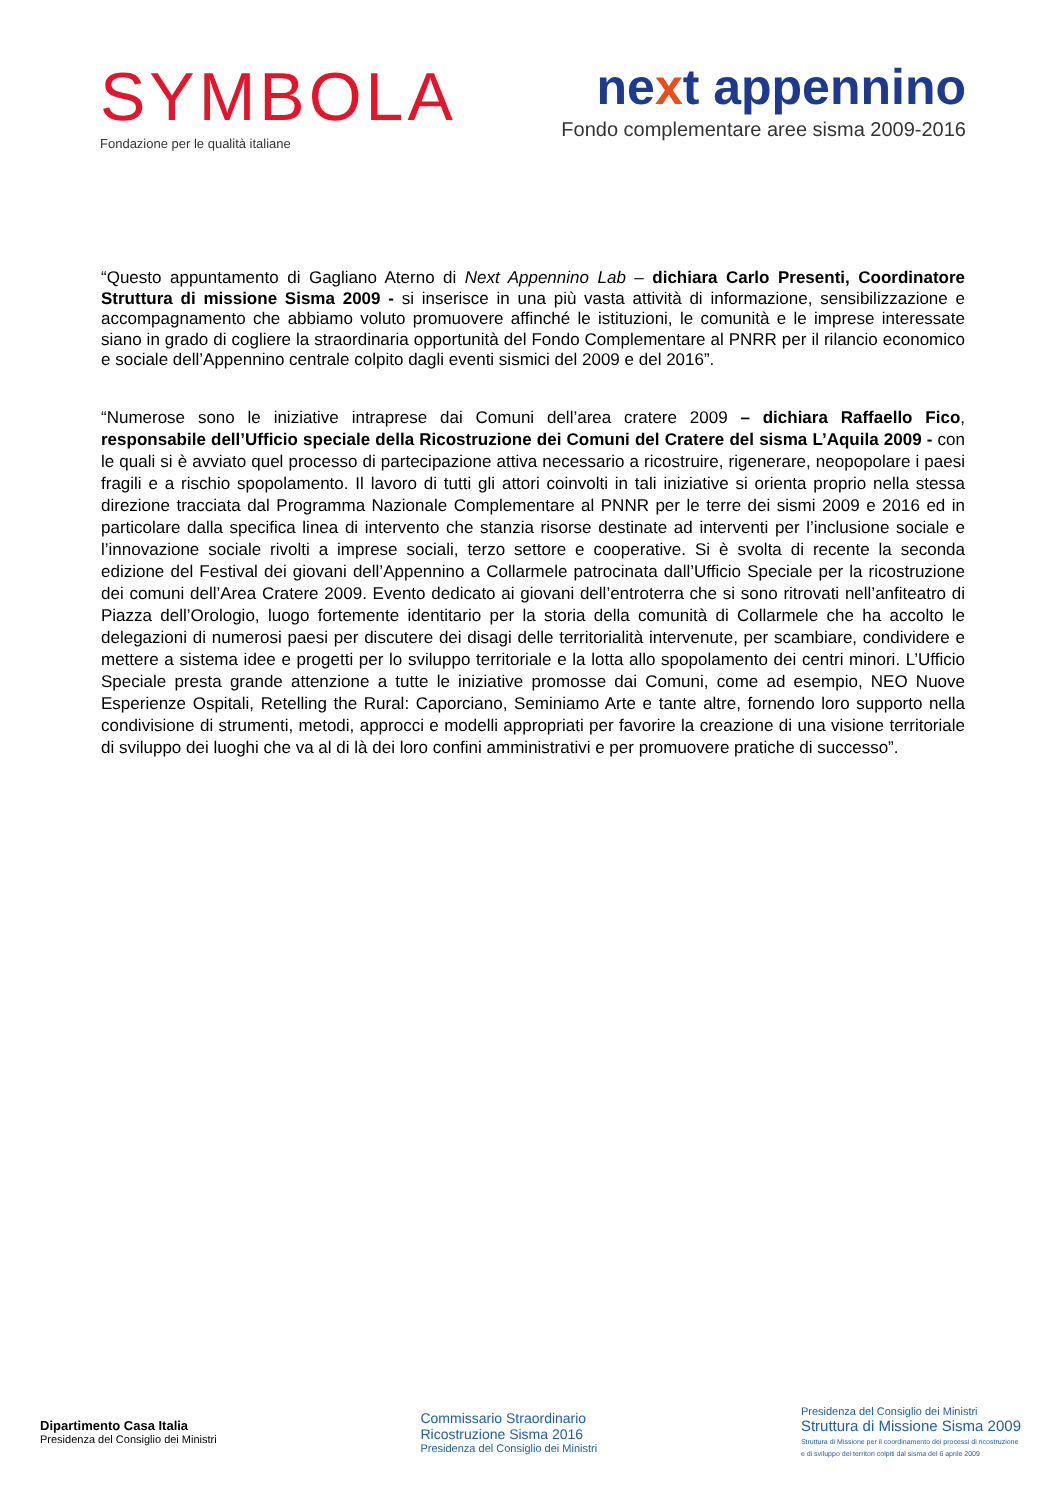SYMBOLA
Fondazione per le qualità italiane
next appennino
Fondo complementare aree sisma 2009-2016
“Questo appuntamento di Gagliano Aterno di Next Appennino Lab – dichiara Carlo Presenti, Coordinatore Struttura di missione Sisma 2009 - si inserisce in una più vasta attività di informazione, sensibilizzazione e accompagnamento che abbiamo voluto promuovere affinché le istituzioni, le comunità e le imprese interessate siano in grado di cogliere la straordinaria opportunità del Fondo Complementare al PNRR per il rilancio economico e sociale dell’Appennino centrale colpito dagli eventi sismici del 2009 e del 2016”.
“Numerose sono le iniziative intraprese dai Comuni dell’area cratere 2009 – dichiara Raffaello Fico, responsabile dell’Ufficio speciale della Ricostruzione dei Comuni del Cratere del sisma L’Aquila 2009 - con le quali si è avviato quel processo di partecipazione attiva necessario a ricostruire, rigenerare, neopopolare i paesi fragili e a rischio spopolamento. Il lavoro di tutti gli attori coinvolti in tali iniziative si orienta proprio nella stessa direzione tracciata dal Programma Nazionale Complementare al PNNR per le terre dei sismi 2009 e 2016 ed in particolare dalla specifica linea di intervento che stanzia risorse destinate ad interventi per l’inclusione sociale e l’innovazione sociale rivolti a imprese sociali, terzo settore e cooperative. Si è svolta di recente la seconda edizione del Festival dei giovani dell’Appennino a Collarmele patrocinata dall’Ufficio Speciale per la ricostruzione dei comuni dell’Area Cratere 2009. Evento dedicato ai giovani dell’entroterra che si sono ritrovati nell’anfiteatro di Piazza dell’Orologio, luogo fortemente identitario per la storia della comunità di Collarmele che ha accolto le delegazioni di numerosi paesi per discutere dei disagi delle territorialità intervenute, per scambiare, condividere e mettere a sistema idee e progetti per lo sviluppo territoriale e la lotta allo spopolamento dei centri minori. L’Ufficio Speciale presta grande attenzione a tutte le iniziative promosse dai Comuni, come ad esempio, NEO Nuove Esperienze Ospitali, Retelling the Rural: Caporciano, Seminiamo Arte e tante altre, fornendo loro supporto nella condivisione di strumenti, metodi, approcci e modelli appropriati per favorire la creazione di una visione territoriale di sviluppo dei luoghi che va al di là dei loro confini amministrativi e per promuovere pratiche di successo”.
Dipartimento Casa Italia
Presidenza del Consiglio dei Ministri
Commissario Straordinario
Ricostruzione Sisma 2016
Presidenza del Consiglio dei Ministri
Presidenza del Consiglio dei Ministri
Struttura di Missione Sisma 2009
Struttura di Missione per il coordinamento dei processi di ricostruzione
e di sviluppo dei territori colpiti dal sisma del 6 aprile 2009